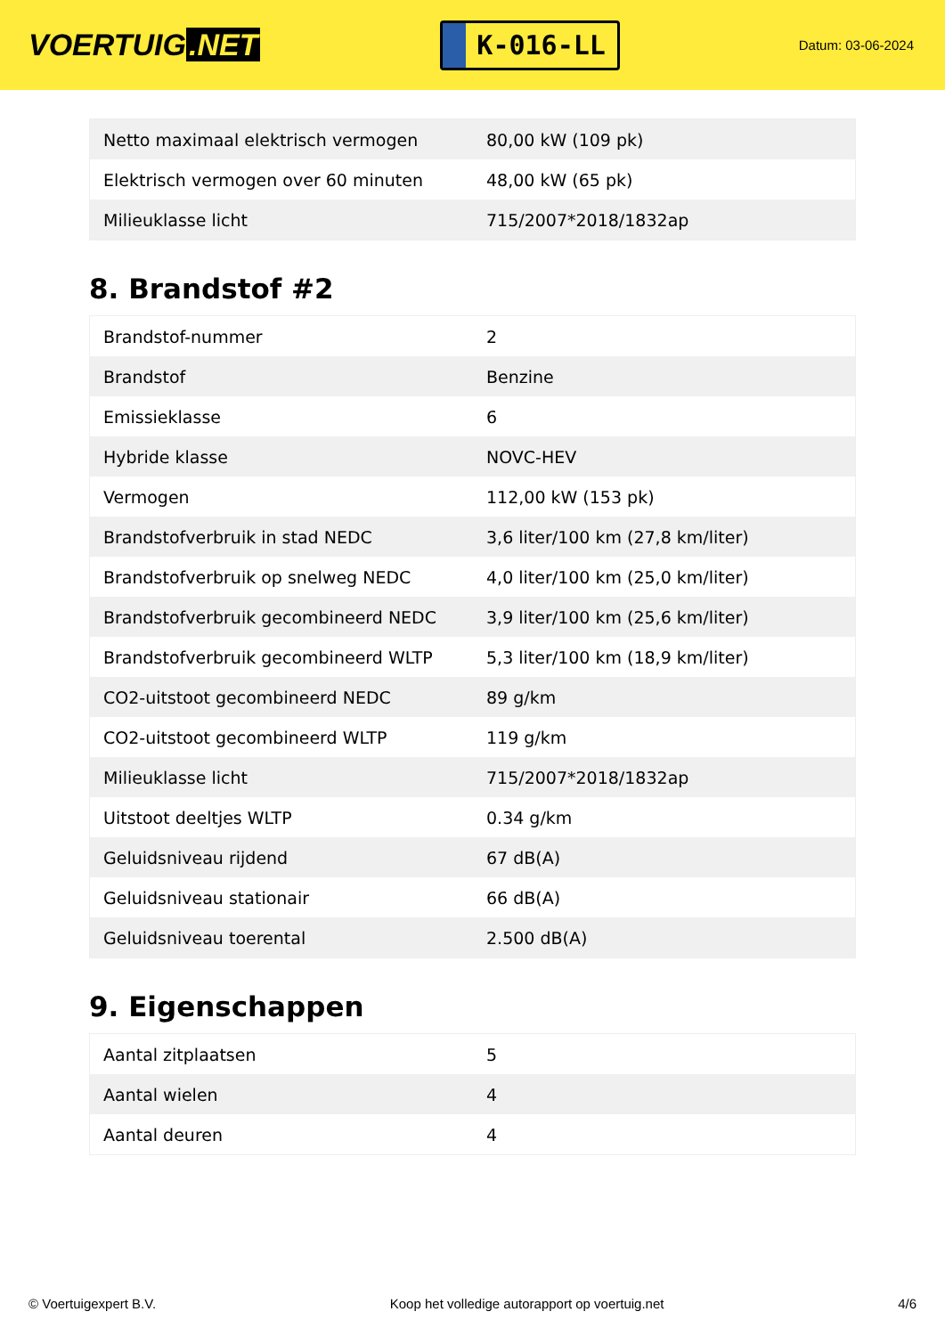VOERTUIG.NET
K-016-LL
Datum: 03-06-2024
| Netto maximaal elektrisch vermogen | 80,00 kW (109 pk) |
| Elektrisch vermogen over 60 minuten | 48,00 kW (65 pk) |
| Milieuklasse licht | 715/2007*2018/1832ap |
8. Brandstof #2
| Brandstof-nummer | 2 |
| Brandstof | Benzine |
| Emissieklasse | 6 |
| Hybride klasse | NOVC-HEV |
| Vermogen | 112,00 kW (153 pk) |
| Brandstofverbruik in stad NEDC | 3,6 liter/100 km (27,8 km/liter) |
| Brandstofverbruik op snelweg NEDC | 4,0 liter/100 km (25,0 km/liter) |
| Brandstofverbruik gecombineerd NEDC | 3,9 liter/100 km (25,6 km/liter) |
| Brandstofverbruik gecombineerd WLTP | 5,3 liter/100 km (18,9 km/liter) |
| CO2-uitstoot gecombineerd NEDC | 89 g/km |
| CO2-uitstoot gecombineerd WLTP | 119 g/km |
| Milieuklasse licht | 715/2007*2018/1832ap |
| Uitstoot deeltjes WLTP | 0.34 g/km |
| Geluidsniveau rijdend | 67 dB(A) |
| Geluidsniveau stationair | 66 dB(A) |
| Geluidsniveau toerental | 2.500 dB(A) |
9. Eigenschappen
| Aantal zitplaatsen | 5 |
| Aantal wielen | 4 |
| Aantal deuren | 4 |
© Voertuigexpert B.V. Koop het volledige autorapport op voertuig.net 4/6